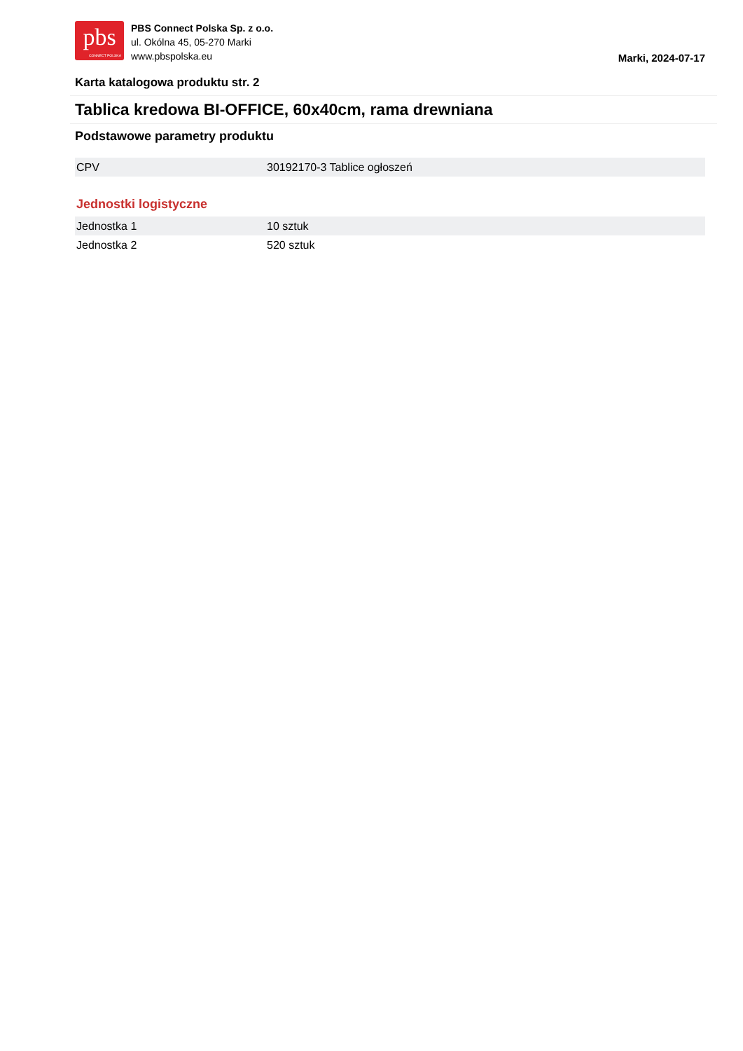pbs
CONNECT POLSKA
PBS Connect Polska Sp. z o.o.
ul. Okólna 45, 05-270 Marki
www.pbspolska.eu
Marki, 2024-07-17
Karta katalogowa produktu str. 2
Tablica kredowa BI-OFFICE, 60x40cm, rama drewniana
Podstawowe parametry produktu
| CPV | 30192170-3 Tablice ogłoszeń |
Jednostki logistyczne
| Jednostka 1 | 10 sztuk |
| Jednostka 2 | 520 sztuk |